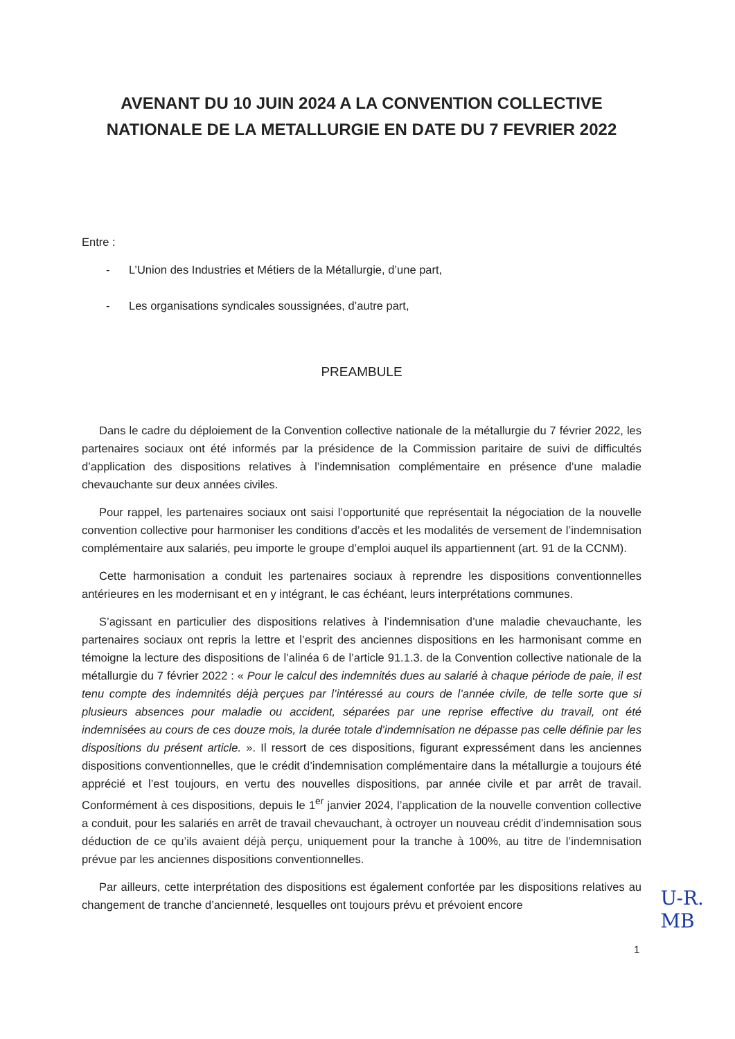AVENANT DU 10 JUIN 2024 A LA CONVENTION COLLECTIVE
NATIONALE DE LA METALLURGIE EN DATE DU 7 FEVRIER 2022
Entre :
- L’Union des Industries et Métiers de la Métallurgie, d’une part,
- Les organisations syndicales soussignées, d’autre part,
PREAMBULE
Dans le cadre du déploiement de la Convention collective nationale de la métallurgie du 7 février 2022, les partenaires sociaux ont été informés par la présidence de la Commission paritaire de suivi de difficultés d’application des dispositions relatives à l’indemnisation complémentaire en présence d’une maladie chevauchante sur deux années civiles.
Pour rappel, les partenaires sociaux ont saisi l’opportunité que représentait la négociation de la nouvelle convention collective pour harmoniser les conditions d’accès et les modalités de versement de l’indemnisation complémentaire aux salariés, peu importe le groupe d’emploi auquel ils appartiennent (art. 91 de la CCNM).
Cette harmonisation a conduit les partenaires sociaux à reprendre les dispositions conventionnelles antérieures en les modernisant et en y intégrant, le cas échéant, leurs interprétations communes.
S’agissant en particulier des dispositions relatives à l’indemnisation d’une maladie chevauchante, les partenaires sociaux ont repris la lettre et l’esprit des anciennes dispositions en les harmonisant comme en témoigne la lecture des dispositions de l’alinéa 6 de l’article 91.1.3. de la Convention collective nationale de la métallurgie du 7 février 2022 : « Pour le calcul des indemnités dues au salarié à chaque période de paie, il est tenu compte des indemnités déjà perçues par l’intéressé au cours de l’année civile, de telle sorte que si plusieurs absences pour maladie ou accident, séparées par une reprise effective du travail, ont été indemnisées au cours de ces douze mois, la durée totale d’indemnisation ne dépasse pas celle définie par les dispositions du présent article. ». Il ressort de ces dispositions, figurant expressément dans les anciennes dispositions conventionnelles, que le crédit d’indemnisation complémentaire dans la métallurgie a toujours été apprécié et l’est toujours, en vertu des nouvelles dispositions, par année civile et par arrêt de travail. Conformément à ces dispositions, depuis le 1<sup>er</sup> janvier 2024, l’application de la nouvelle convention collective a conduit, pour les salariés en arrêt de travail chevauchant, à octroyer un nouveau crédit d’indemnisation sous déduction de ce qu’ils avaient déjà perçu, uniquement pour la tranche à 100%, au titre de l’indemnisation prévue par les anciennes dispositions conventionnelles.
Par ailleurs, cette interprétation des dispositions est également confortée par les dispositions relatives au changement de tranche d’ancienneté, lesquelles ont toujours prévu et prévoient encore
U-R.
MB
1